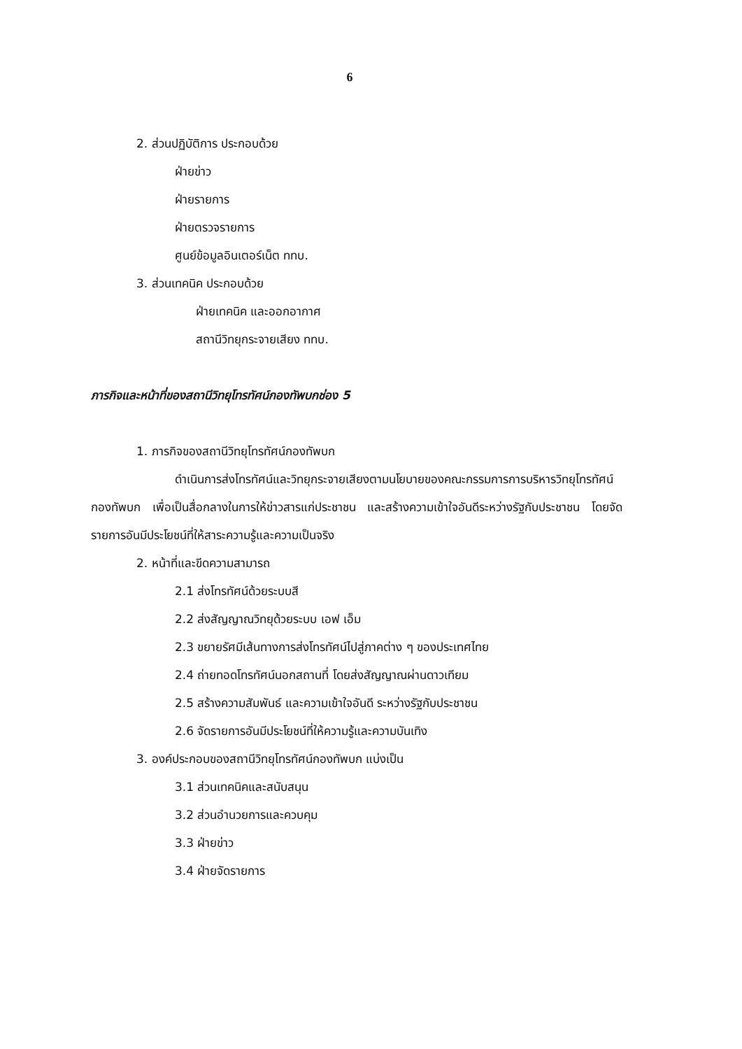6
2. ส่วนปฏิบัติการ ประกอบด้วย
ฝ่ายข่าว
ฝ่ายรายการ
ฝ่ายตรวจรายการ
ศูนย์ข้อมูลอินเตอร์เน็ต ททบ.
3. ส่วนเทคนิค ประกอบด้วย
ฝ่ายเทคนิค และออกอากาศ
สถานีวิทยุกระจายเสียง ททบ.
ภารกิจและหน้าที่ของสถานีวิทยุโทรทัศน์กองทัพบกช่อง 5
1. ภารกิจของสถานีวิทยุโทรทัศน์กองทัพบก
ดำเนินการส่งโทรทัศน์และวิทยุกระจายเสียงตามนโยบายของคณะกรรมการการบริหารวิทยุโทรทัศน์กองทัพบก เพื่อเป็นสื่อกลางในการให้ข่าวสารแก่ประชาชน และสร้างความเข้าใจอันดีระหว่างรัฐกับประชาชน โดยจัดรายการอันมีประโยชน์ที่ให้สาระความรู้และความเป็นจริง
2. หน้าที่และขีดความสามารถ
2.1 ส่งโทรทัศน์ด้วยระบบสี
2.2 ส่งสัญญาณวิทยุด้วยระบบ เอฟ เอ็ม
2.3 ขยายรัศมีเส้นทางการส่งโทรทัศน์ไปสู่ภาคต่าง ๆ ของประเทศไทย
2.4 ถ่ายทอดโทรทัศน์นอกสถานที่ โดยส่งสัญญาณผ่านดาวเทียม
2.5 สร้างความสัมพันธ์ และความเข้าใจอันดี ระหว่างรัฐกับประชาชน
2.6 จัดรายการอันมีประโยชน์ที่ให้ความรู้และความบันเทิง
3. องค์ประกอบของสถานีวิทยุโทรทัศน์กองทัพบก แบ่งเป็น
3.1 ส่วนเทคนิคและสนับสนุน
3.2 ส่วนอำนวยการและควบคุม
3.3 ฝ่ายข่าว
3.4 ฝ่ายจัดรายการ